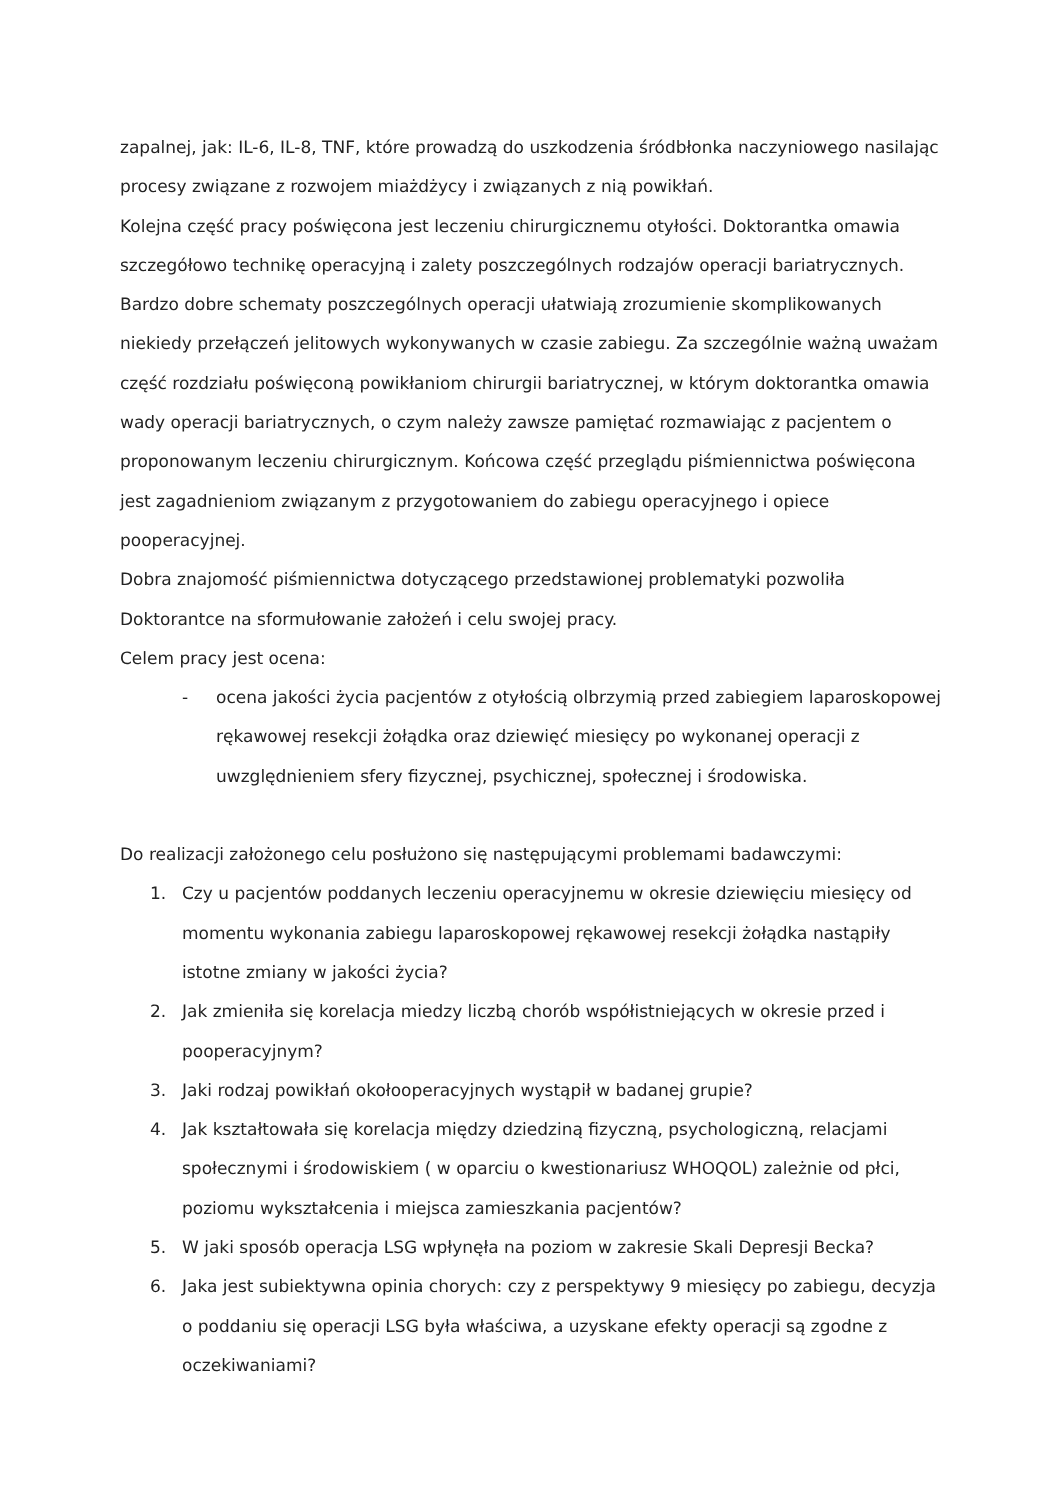zapalnej, jak: IL-6, IL-8, TNF, które prowadzą do uszkodzenia śródbłonka naczyniowego nasilając procesy związane z rozwojem miażdżycy i związanych z nią powikłań.
Kolejna część pracy poświęcona jest leczeniu chirurgicznemu otyłości. Doktorantka omawia szczegółowo technikę operacyjną i zalety poszczególnych rodzajów operacji bariatrycznych. Bardzo dobre schematy poszczególnych operacji ułatwiają zrozumienie skomplikowanych niekiedy przełączeń jelitowych wykonywanych w czasie zabiegu. Za szczególnie ważną uważam część rozdziału poświęconą powikłaniom chirurgii bariatrycznej, w którym doktorantka omawia wady operacji bariatrycznych, o czym należy zawsze pamiętać rozmawiając z pacjentem o proponowanym leczeniu chirurgicznym. Końcowa część przeglądu piśmiennictwa poświęcona jest zagadnieniom związanym z przygotowaniem do zabiegu operacyjnego i opiece pooperacyjnej.
Dobra znajomość piśmiennictwa dotyczącego przedstawionej problematyki pozwoliła Doktorantce na sformułowanie założeń i celu swojej pracy.
Celem pracy jest ocena:
- ocena jakości życia pacjentów z otyłością olbrzymią przed zabiegiem laparoskopowej rękawowej resekcji żołądka oraz dziewięć miesięcy po wykonanej operacji z uwzględnieniem sfery fizycznej, psychicznej, społecznej i środowiska.
Do realizacji założonego celu posłużono się następującymi problemami badawczymi:
1. Czy u pacjentów poddanych leczeniu operacyjnemu w okresie dziewięciu miesięcy od momentu wykonania zabiegu laparoskopowej rękawowej resekcji żołądka nastąpiły istotne zmiany w jakości życia?
2. Jak zmieniła się korelacja miedzy liczbą chorób współistniejących w okresie przed i pooperacyjnym?
3. Jaki rodzaj powikłań okołooperacyjnych wystąpił w badanej grupie?
4. Jak kształtowała się korelacja między dziedziną fizyczną, psychologiczną, relacjami społecznymi i środowiskiem ( w oparciu o kwestionariusz WHOQOL) zależnie od płci, poziomu wykształcenia i miejsca zamieszkania pacjentów?
5. W jaki sposób operacja LSG wpłynęła na poziom w zakresie Skali Depresji Becka?
6. Jaka jest subiektywna opinia chorych: czy z perspektywy 9 miesięcy po zabiegu, decyzja o poddaniu się operacji LSG była właściwa, a uzyskane efekty operacji są zgodne z oczekiwaniami?